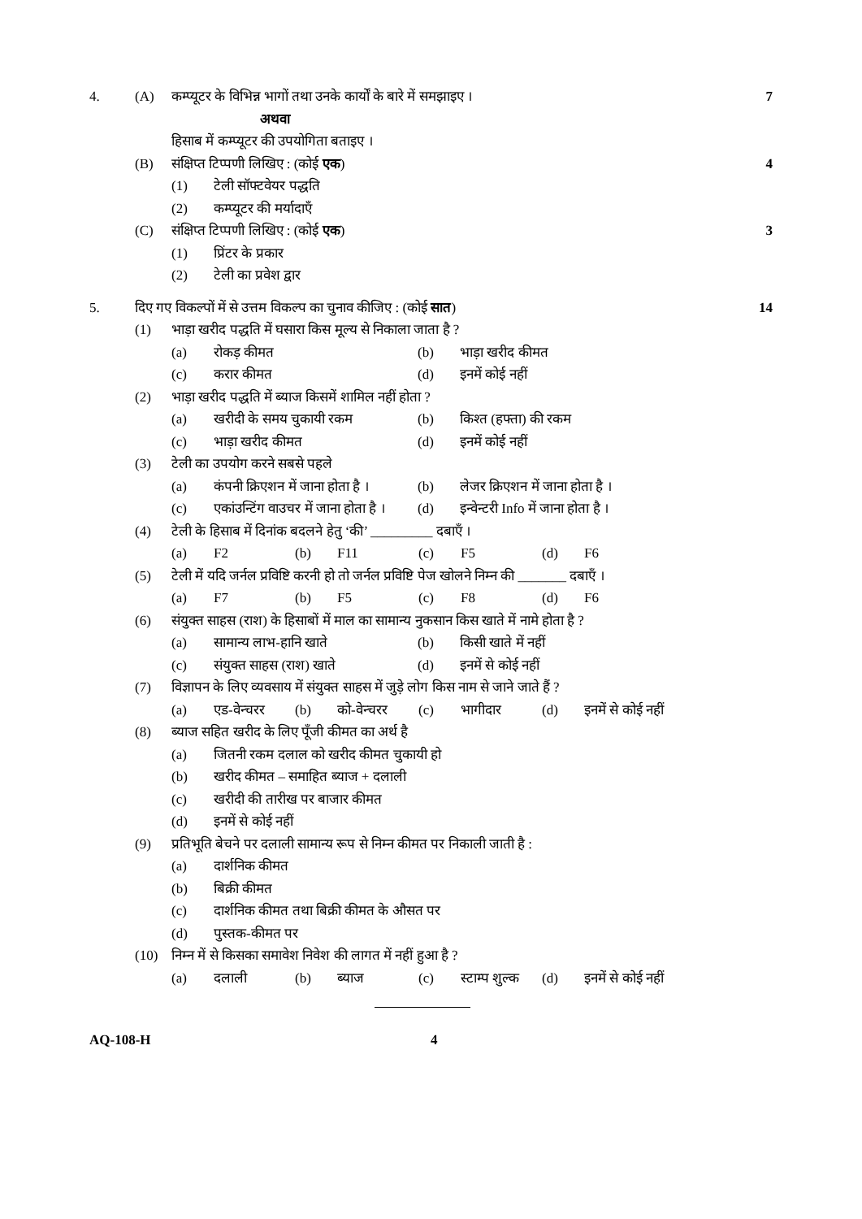4. (A) कम्प्यूटर के विभिन्न भागों तथा उनके कार्यों के बारे में समझाइए । 7
अथवा
हिसाब में कम्प्यूटर की उपयोगिता बताइए ।
(B) संक्षिप्त टिप्पणी लिखिए : (कोई एक) 4
(1) टेली सॉफ्टवेयर पद्धति
(2) कम्प्यूटर की मर्यादाएँ
(C) संक्षिप्त टिप्पणी लिखिए : (कोई एक) 3
(1) प्रिंटर के प्रकार
(2) टेली का प्रवेश द्वार
5. दिए गए विकल्पों में से उत्तम विकल्प का चुनाव कीजिए : (कोई सात) 14
(1) भाड़ा खरीद पद्धति में घसारा किस मूल्य से निकाला जाता है ?
(a) रोकड़ कीमत (b) भाड़ा खरीद कीमत
(c) करार कीमत (d) इनमें कोई नहीं
(2) भाड़ा खरीद पद्धति में ब्याज किसमें शामिल नहीं होता ?
(a) खरीदी के समय चुकायी रकम (b) किश्त (हफ्ता) की रकम
(c) भाड़ा खरीद कीमत (d) इनमें कोई नहीं
(3) टेली का उपयोग करने सबसे पहले
(a) कंपनी क्रिएशन में जाना होता है ।
(b) लेजर क्रिएशन में जाना होता है ।
(c) एकांउन्टिंग वाउचर में जाना होता है ।
(d) इन्वेन्टरी Info में जाना होता है ।
(4) टेली के हिसाब में दिनांक बदलने हेतु ‘की’ _________ दबाएँ ।
(a) F2 (b) F11 (c) F5 (d) F6
(5) टेली में यदि जर्नल प्रविष्टि करनी हो तो जर्नल प्रविष्टि पेज खोलने निम्न की _______ दबाएँ ।
(a) F7 (b) F5 (c) F8 (d) F6
(6) संयुक्त साहस (राश) के हिसाबों में माल का सामान्य नुकसान किस खाते में नामे होता है ?
(a) सामान्य लाभ-हानि खाते (b) किसी खाते में नहीं
(c) संयुक्त साहस (राश) खाते (d) इनमें से कोई नहीं
(7) विज्ञापन के लिए व्यवसाय में संयुक्त साहस में जुड़े लोग किस नाम से जाने जाते हैं ?
(a) एड-वेन्चरर (b) को-वेन्चरर (c) भागीदार (d) इनमें से कोई नहीं
(8) ब्याज सहित खरीद के लिए पूँजी कीमत का अर्थ है
(a) जितनी रकम दलाल को खरीद कीमत चुकायी हो
(b) खरीद कीमत – समाहित ब्याज + दलाली
(c) खरीदी की तारीख पर बाजार कीमत
(d) इनमें से कोई नहीं
(9) प्रतिभूति बेचने पर दलाली सामान्य रूप से निम्न कीमत पर निकाली जाती है :
(a) दार्शनिक कीमत
(b) बिक्री कीमत
(c) दार्शनिक कीमत तथा बिक्री कीमत के औसत पर
(d) पुस्तक-कीमत पर
(10) निम्न में से किसका समावेश निवेश की लागत में नहीं हुआ है ?
(a) दलाली (b) ब्याज (c) स्टाम्प शुल्क
(d) इनमें से कोई नहीं
AQ-108-H 4